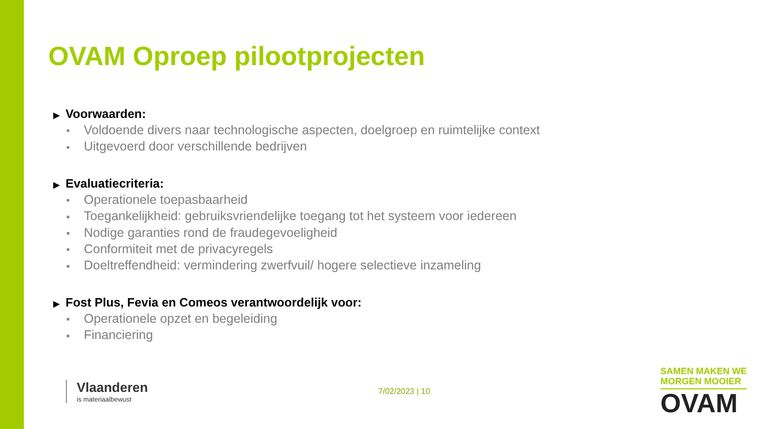OVAM Oproep pilootprojecten
▶ Voorwaarden:
■ Voldoende divers naar technologische aspecten, doelgroep en ruimtelijke context
■ Uitgevoerd door verschillende bedrijven
▶ Evaluatiecriteria:
■ Operationele toepasbaarheid
■ Toegankelijkheid: gebruiksvriendelijke toegang tot het systeem voor iedereen
■ Nodige garanties rond de fraudegevoeligheid
■ Conformiteit met de privacyregels
■ Doeltreffendheid: vermindering zwerfvuil/ hogere selectieve inzameling
▶ Fost Plus, Fevia en Comeos verantwoordelijk voor:
■ Operationele opzet en begeleiding
■ Financiering
Vlaanderen
is materiaalbewust
7/02/2023 | 10
SAMEN MAKEN WE
MORGEN MOOIER
OVAM